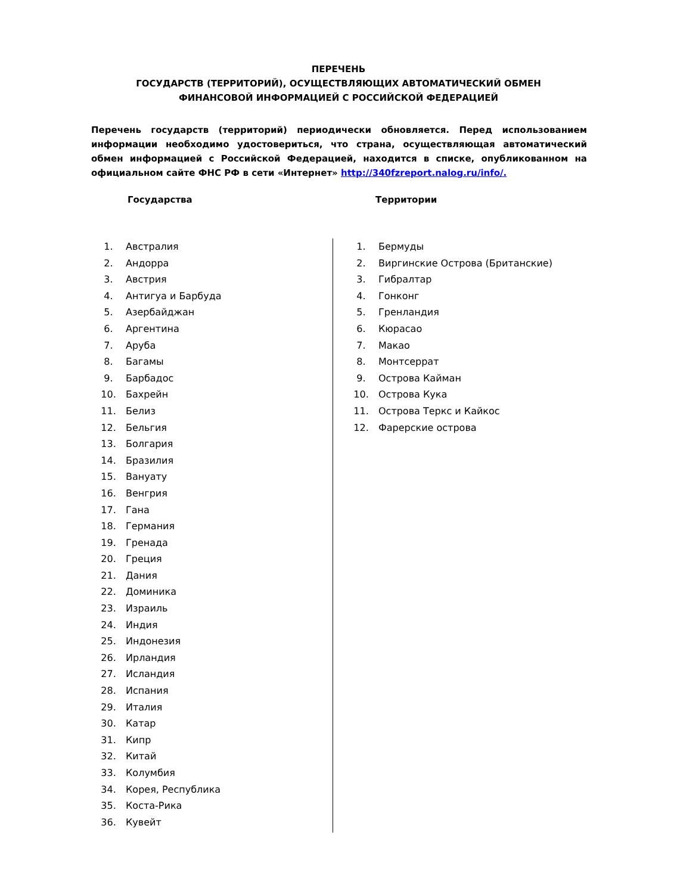ПЕРЕЧЕНЬ
ГОСУДАРСТВ (ТЕРРИТОРИЙ), ОСУЩЕСТВЛЯЮЩИХ АВТОМАТИЧЕСКИЙ ОБМЕН
ФИНАНСОВОЙ ИНФОРМАЦИЕЙ С РОССИЙСКОЙ ФЕДЕРАЦИЕЙ
Перечень государств (территорий) периодически обновляется. Перед использованием информации необходимо удостовериться, что страна, осуществляющая автоматический обмен информацией с Российской Федерацией, находится в списке, опубликованном на официальном сайте ФНС РФ в сети «Интернет» http://340fzreport.nalog.ru/info/.
Государства Территории
1. Австралия
2. Андорра
3. Австрия
4. Антигуа и Барбуда
5. Азербайджан
6. Аргентина
7. Аруба
8. Багамы
9. Барбадос
10. Бахрейн
11. Белиз
12. Бельгия
13. Болгария
14. Бразилия
15. Вануату
16. Венгрия
17. Гана
18. Германия
19. Гренада
20. Греция
21. Дания
22. Доминика
23. Израиль
24. Индия
25. Индонезия
26. Ирландия
27. Исландия
28. Испания
29. Италия
30. Катар
31. Кипр
32. Китай
33. Колумбия
34. Корея, Республика
35. Коста-Рика
36. Кувейт
1. Бермуды
2. Виргинские Острова (Британские)
3. Гибралтар
4. Гонконг
5. Гренландия
6. Кюрасао
7. Макао
8. Монтсеррат
9. Острова Кайман
10. Острова Кука
11. Острова Теркс и Кайкос
12. Фарерские острова